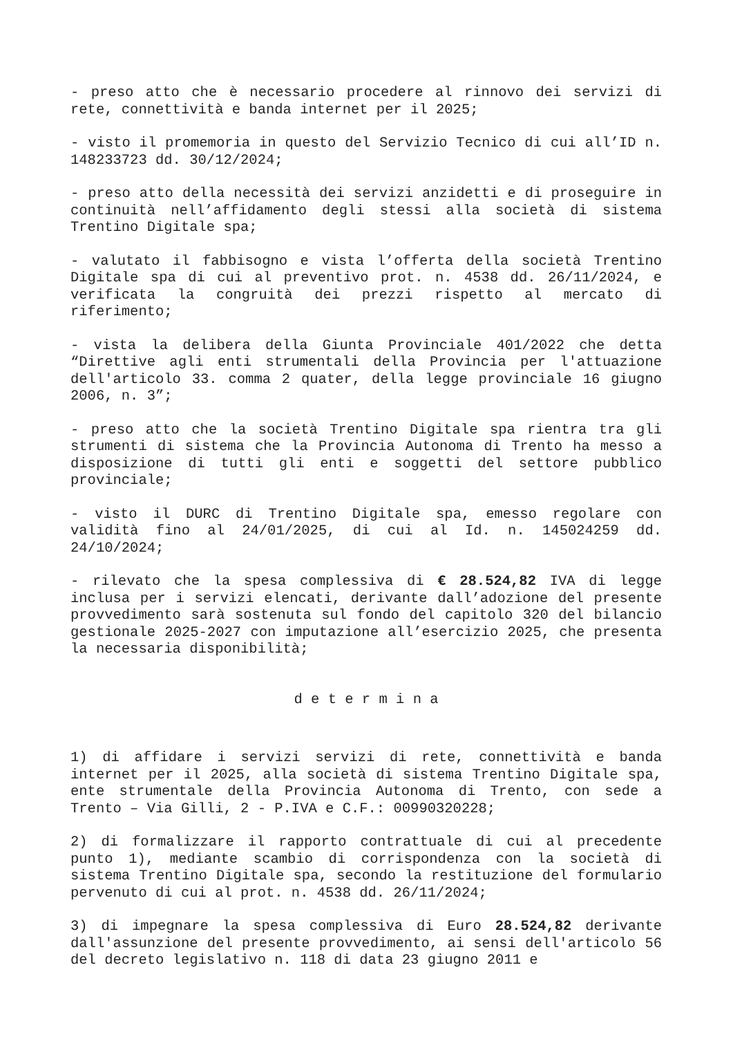- preso atto che è necessario procedere al rinnovo dei servizi di rete, connettività e banda internet per il 2025;
- visto il promemoria in questo del Servizio Tecnico di cui all’ID n. 148233723 dd. 30/12/2024;
- preso atto della necessità dei servizi anzidetti e di proseguire in continuità nell’affidamento degli stessi alla società di sistema Trentino Digitale spa;
- valutato il fabbisogno e vista l’offerta della società Trentino Digitale spa di cui al preventivo prot. n. 4538 dd. 26/11/2024, e verificata la congruità dei prezzi rispetto al mercato di riferimento;
- vista la delibera della Giunta Provinciale 401/2022 che detta “Direttive agli enti strumentali della Provincia per l'attuazione dell'articolo 33. comma 2 quater, della legge provinciale 16 giugno 2006, n. 3”;
- preso atto che la società Trentino Digitale spa rientra tra gli strumenti di sistema che la Provincia Autonoma di Trento ha messo a disposizione di tutti gli enti e soggetti del settore pubblico provinciale;
- visto il DURC di Trentino Digitale spa, emesso regolare con validità fino al 24/01/2025, di cui al Id. n. 145024259 dd. 24/10/2024;
- rilevato che la spesa complessiva di € 28.524,82 IVA di legge inclusa per i servizi elencati, derivante dall’adozione del presente provvedimento sarà sostenuta sul fondo del capitolo 320 del bilancio gestionale 2025-2027 con imputazione all’esercizio 2025, che presenta la necessaria disponibilità;
d e t e r m i n a
1) di affidare i servizi servizi di rete, connettività e banda internet per il 2025, alla società di sistema Trentino Digitale spa, ente strumentale della Provincia Autonoma di Trento, con sede a Trento – Via Gilli, 2 - P.IVA e C.F.: 00990320228;
2) di formalizzare il rapporto contrattuale di cui al precedente punto 1), mediante scambio di corrispondenza con la società di sistema Trentino Digitale spa, secondo la restituzione del formulario pervenuto di cui al prot. n. 4538 dd. 26/11/2024;
3) di impegnare la spesa complessiva di Euro 28.524,82 derivante dall'assunzione del presente provvedimento, ai sensi dell'articolo 56 del decreto legislativo n. 118 di data 23 giugno 2011 e